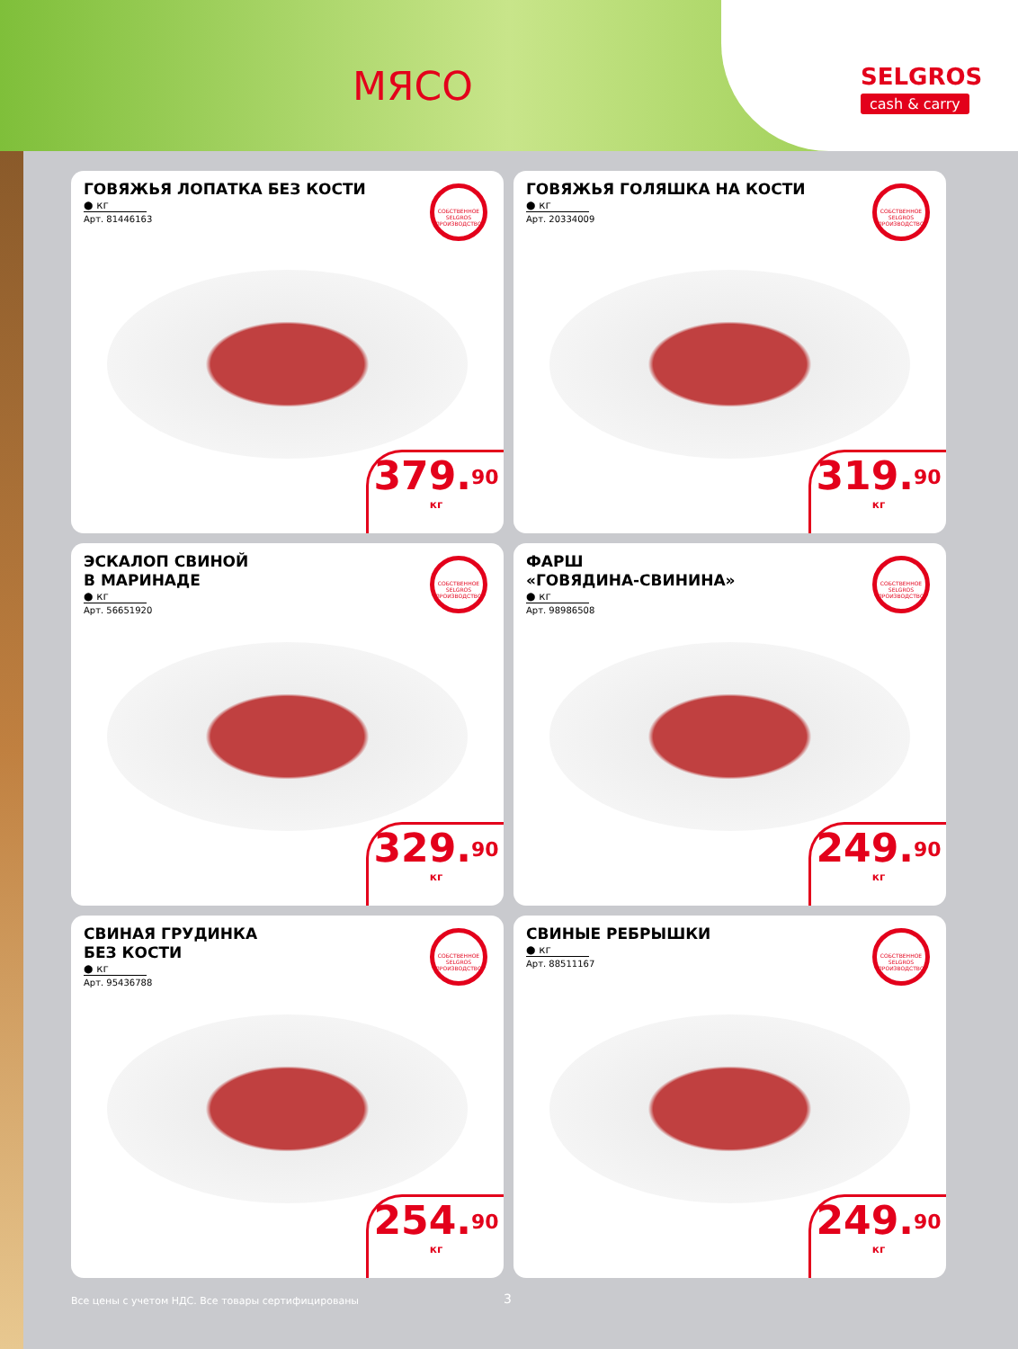МЯСО
SELGROS
cash & carry
ГОВЯЖЬЯ ЛОПАТКА БЕЗ КОСТИ
● кг
Арт. 81446163
СОБСТВЕННОЕ SELGROS ПРОИЗВОДСТВО
379.<sup>90</sup>
кг
ГОВЯЖЬЯ ГОЛЯШКА НА КОСТИ
● кг
Арт. 20334009
СОБСТВЕННОЕ SELGROS ПРОИЗВОДСТВО
319.<sup>90</sup>
кг
ЭСКАЛОП СВИНОЙ
В МАРИНАДЕ
● кг
Арт. 56651920
СОБСТВЕННОЕ SELGROS ПРОИЗВОДСТВО
329.<sup>90</sup>
кг
ФАРШ
«ГОВЯДИНА-СВИНИНА»
● кг
Арт. 98986508
СОБСТВЕННОЕ SELGROS ПРОИЗВОДСТВО
249.<sup>90</sup>
кг
СВИНАЯ ГРУДИНКА
БЕЗ КОСТИ
● кг
Арт. 95436788
СОБСТВЕННОЕ SELGROS ПРОИЗВОДСТВО
254.<sup>90</sup>
кг
СВИНЫЕ РЕБРЫШКИ
● кг
Арт. 88511167
СОБСТВЕННОЕ SELGROS ПРОИЗВОДСТВО
249.<sup>90</sup>
кг
Все цены с учетом НДС. Все товары сертифицированы 3